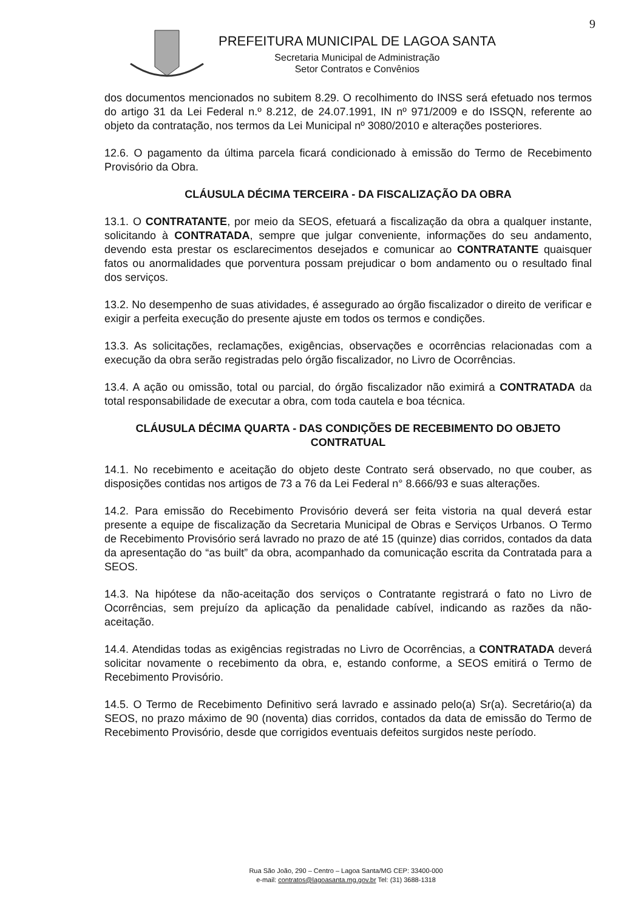9
PREFEITURA MUNICIPAL DE LAGOA SANTA
Secretaria Municipal de Administração
Setor Contratos e Convênios
dos documentos mencionados no subitem 8.29. O recolhimento do INSS será efetuado nos termos do artigo 31 da Lei Federal n.º 8.212, de 24.07.1991, IN nº 971/2009 e do ISSQN, referente ao objeto da contratação, nos termos da Lei Municipal nº 3080/2010 e alterações posteriores.
12.6. O pagamento da última parcela ficará condicionado à emissão do Termo de Recebimento Provisório da Obra.
CLÁUSULA DÉCIMA TERCEIRA - DA FISCALIZAÇÃO DA OBRA
13.1. O CONTRATANTE, por meio da SEOS, efetuará a fiscalização da obra a qualquer instante, solicitando à CONTRATADA, sempre que julgar conveniente, informações do seu andamento, devendo esta prestar os esclarecimentos desejados e comunicar ao CONTRATANTE quaisquer fatos ou anormalidades que porventura possam prejudicar o bom andamento ou o resultado final dos serviços.
13.2. No desempenho de suas atividades, é assegurado ao órgão fiscalizador o direito de verificar e exigir a perfeita execução do presente ajuste em todos os termos e condições.
13.3. As solicitações, reclamações, exigências, observações e ocorrências relacionadas com a execução da obra serão registradas pelo órgão fiscalizador, no Livro de Ocorrências.
13.4. A ação ou omissão, total ou parcial, do órgão fiscalizador não eximirá a CONTRATADA da total responsabilidade de executar a obra, com toda cautela e boa técnica.
CLÁUSULA DÉCIMA QUARTA - DAS CONDIÇÕES DE RECEBIMENTO DO OBJETO CONTRATUAL
14.1. No recebimento e aceitação do objeto deste Contrato será observado, no que couber, as disposições contidas nos artigos de 73 a 76 da Lei Federal n° 8.666/93 e suas alterações.
14.2. Para emissão do Recebimento Provisório deverá ser feita vistoria na qual deverá estar presente a equipe de fiscalização da Secretaria Municipal de Obras e Serviços Urbanos. O Termo de Recebimento Provisório será lavrado no prazo de até 15 (quinze) dias corridos, contados da data da apresentação do “as built” da obra, acompanhado da comunicação escrita da Contratada para a SEOS.
14.3. Na hipótese da não-aceitação dos serviços o Contratante registrará o fato no Livro de Ocorrências, sem prejuízo da aplicação da penalidade cabível, indicando as razões da não-aceitação.
14.4. Atendidas todas as exigências registradas no Livro de Ocorrências, a CONTRATADA deverá solicitar novamente o recebimento da obra, e, estando conforme, a SEOS emitirá o Termo de Recebimento Provisório.
14.5. O Termo de Recebimento Definitivo será lavrado e assinado pelo(a) Sr(a). Secretário(a) da SEOS, no prazo máximo de 90 (noventa) dias corridos, contados da data de emissão do Termo de Recebimento Provisório, desde que corrigidos eventuais defeitos surgidos neste período.
Rua São João, 290 – Centro – Lagoa Santa/MG CEP: 33400-000
e-mail: contratos@lagoasanta.mg.gov.br Tel: (31) 3688-1318